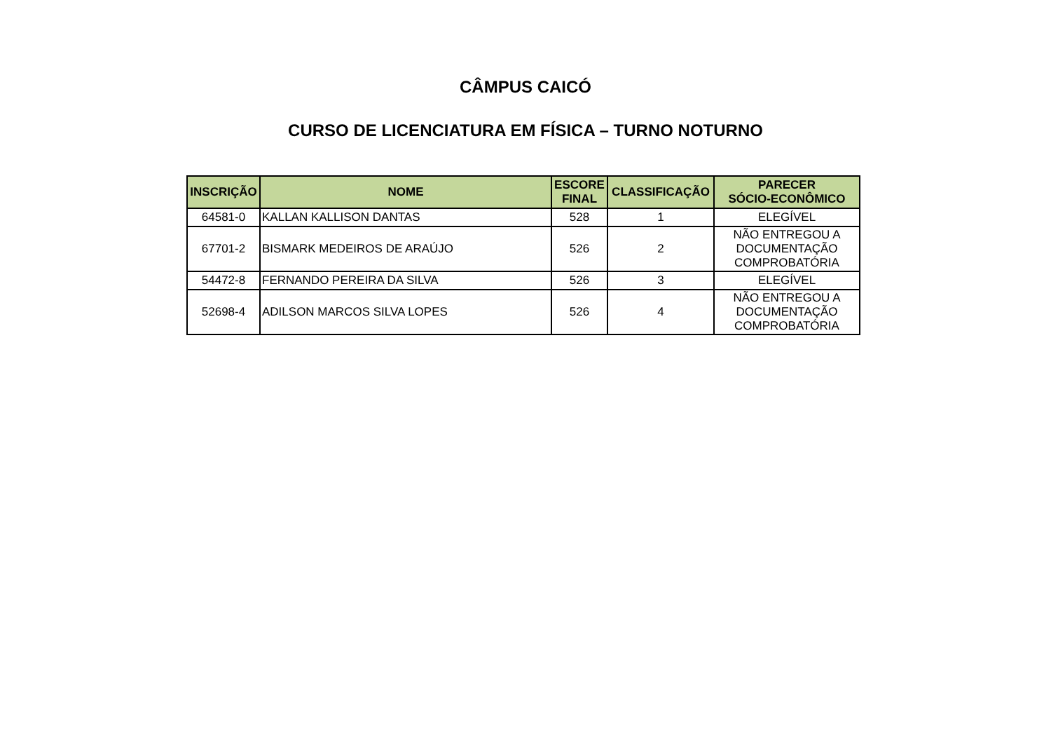CÂMPUS CAICÓ
CURSO DE LICENCIATURA EM FÍSICA – TURNO NOTURNO
| INSCRIÇÃO | NOME | ESCORE FINAL | CLASSIFICAÇÃO | PARECER SÓCIO-ECONÔMICO |
| --- | --- | --- | --- | --- |
| 64581-0 | KALLAN KALLISON DANTAS | 528 | 1 | ELEGÍVEL |
| 67701-2 | BISMARK MEDEIROS DE ARAÚJO | 526 | 2 | NÃO ENTREGOU A DOCUMENTAÇÃO COMPROBATÓRIA |
| 54472-8 | FERNANDO PEREIRA DA SILVA | 526 | 3 | ELEGÍVEL |
| 52698-4 | ADILSON MARCOS SILVA LOPES | 526 | 4 | NÃO ENTREGOU A DOCUMENTAÇÃO COMPROBATÓRIA |